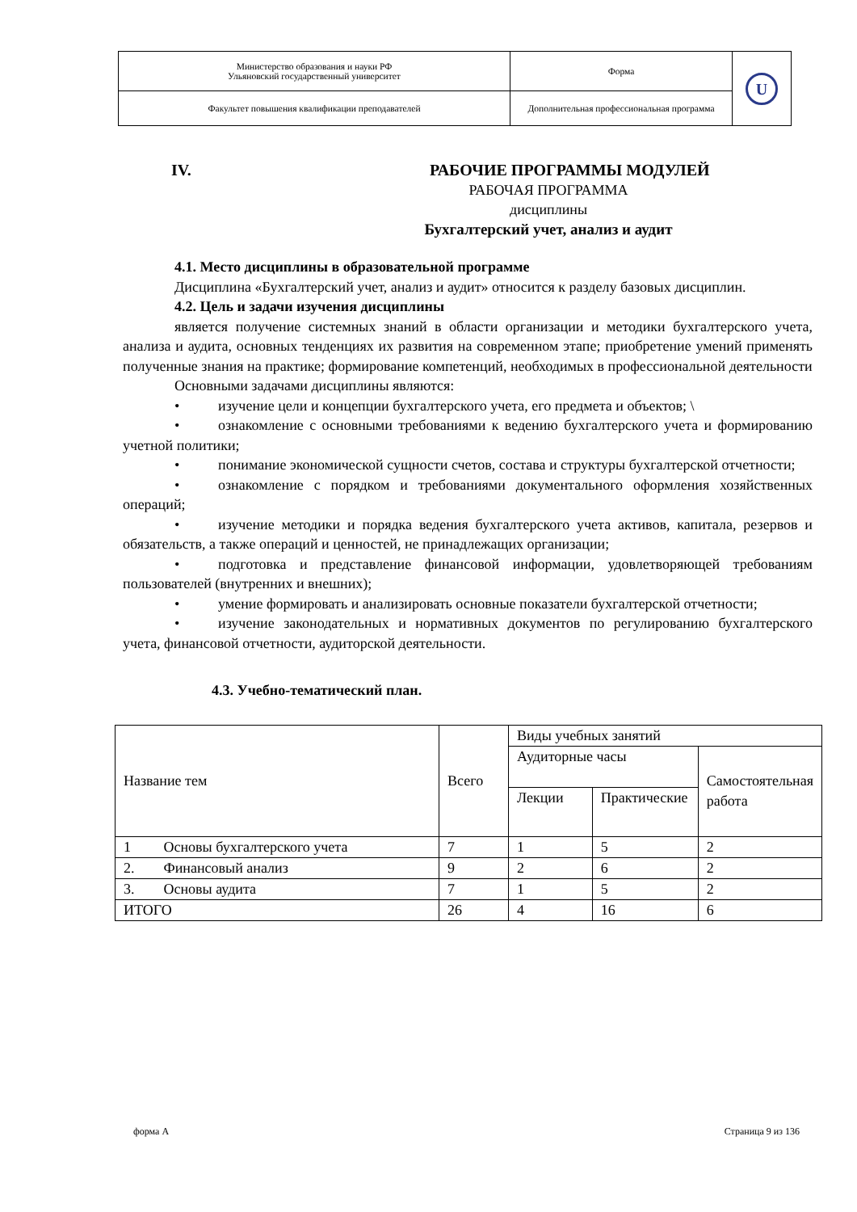| Министерство образования и науки РФ Ульяновский государственный университет | Форма | U |
| Факультет повышения квалификации преподавателей | Дополнительная профессиональная программа | |
IV. РАБОЧИЕ ПРОГРАММЫ МОДУЛЕЙ
РАБОЧАЯ ПРОГРАММА
дисциплины
Бухгалтерский учет, анализ и аудит
4.1. Место дисциплины в образовательной программе
Дисциплина «Бухгалтерский учет, анализ и аудит» относится к разделу базовых дисциплин.
4.2. Цель и задачи изучения дисциплины
является получение системных знаний в области организации и методики бухгалтерского учета, анализа и аудита, основных тенденциях их развития на современном этапе; приобретение умений применять полученные знания на практике; формирование компетенций, необходимых в профессиональной деятельности
Основными задачами дисциплины являются:
• изучение цели и концепции бухгалтерского учета, его предмета и объектов; \
• ознакомление с основными требованиями к ведению бухгалтерского учета и формированию учетной политики;
• понимание экономической сущности счетов, состава и структуры бухгалтерской отчетности;
• ознакомление с порядком и требованиями документального оформления хозяйственных операций;
• изучение методики и порядка ведения бухгалтерского учета активов, капитала, резервов и обязательств, а также операций и ценностей, не принадлежащих организации;
• подготовка и представление финансовой информации, удовлетворяющей требованиям пользователей (внутренних и внешних);
• умение формировать и анализировать основные показатели бухгалтерской отчетности;
• изучение законодательных и нормативных документов по регулированию бухгалтерского учета, финансовой отчетности, аудиторской деятельности.
4.3. Учебно-тематический план.
| Название тем | Всего | Виды учебных занятий | | |
| | | Аудиторные часы | | Самостоятельная работа |
| | | Лекции | Практические | |
| 1 Основы бухгалтерского учета | 7 | 1 | 5 | 2 |
| 2. Финансовый анализ | 9 | 2 | 6 | 2 |
| 3. Основы аудита | 7 | 1 | 5 | 2 |
| ИТОГО | 26 | 4 | 16 | 6 |
форма А Страница 9 из 136